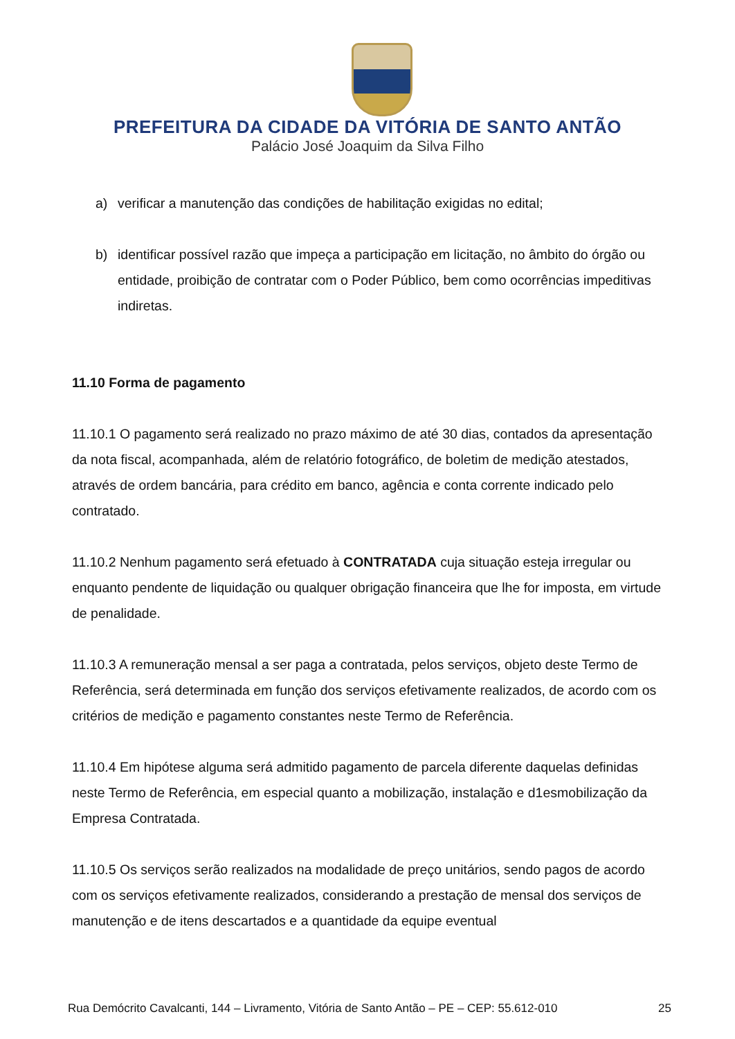PREFEITURA DA CIDADE DA VITÓRIA DE SANTO ANTÃO
Palácio José Joaquim da Silva Filho
a) verificar a manutenção das condições de habilitação exigidas no edital;
b) identificar possível razão que impeça a participação em licitação, no âmbito do órgão ou entidade, proibição de contratar com o Poder Público, bem como ocorrências impeditivas indiretas.
11.10 Forma de pagamento
11.10.1 O pagamento será realizado no prazo máximo de até 30 dias, contados da apresentação da nota fiscal, acompanhada, além de relatório fotográfico, de boletim de medição atestados, através de ordem bancária, para crédito em banco, agência e conta corrente indicado pelo contratado.
11.10.2 Nenhum pagamento será efetuado à CONTRATADA cuja situação esteja irregular ou enquanto pendente de liquidação ou qualquer obrigação financeira que lhe for imposta, em virtude de penalidade.
11.10.3 A remuneração mensal a ser paga a contratada, pelos serviços, objeto deste Termo de Referência, será determinada em função dos serviços efetivamente realizados, de acordo com os critérios de medição e pagamento constantes neste Termo de Referência.
11.10.4 Em hipótese alguma será admitido pagamento de parcela diferente daquelas definidas neste Termo de Referência, em especial quanto a mobilização, instalação e d1esmobilização da Empresa Contratada.
11.10.5 Os serviços serão realizados na modalidade de preço unitários, sendo pagos de acordo com os serviços efetivamente realizados, considerando a prestação de mensal dos serviços de manutenção e de itens descartados e a quantidade da equipe eventual
Rua Demócrito Cavalcanti, 144 – Livramento, Vitória de Santo Antão – PE – CEP: 55.612-010 25